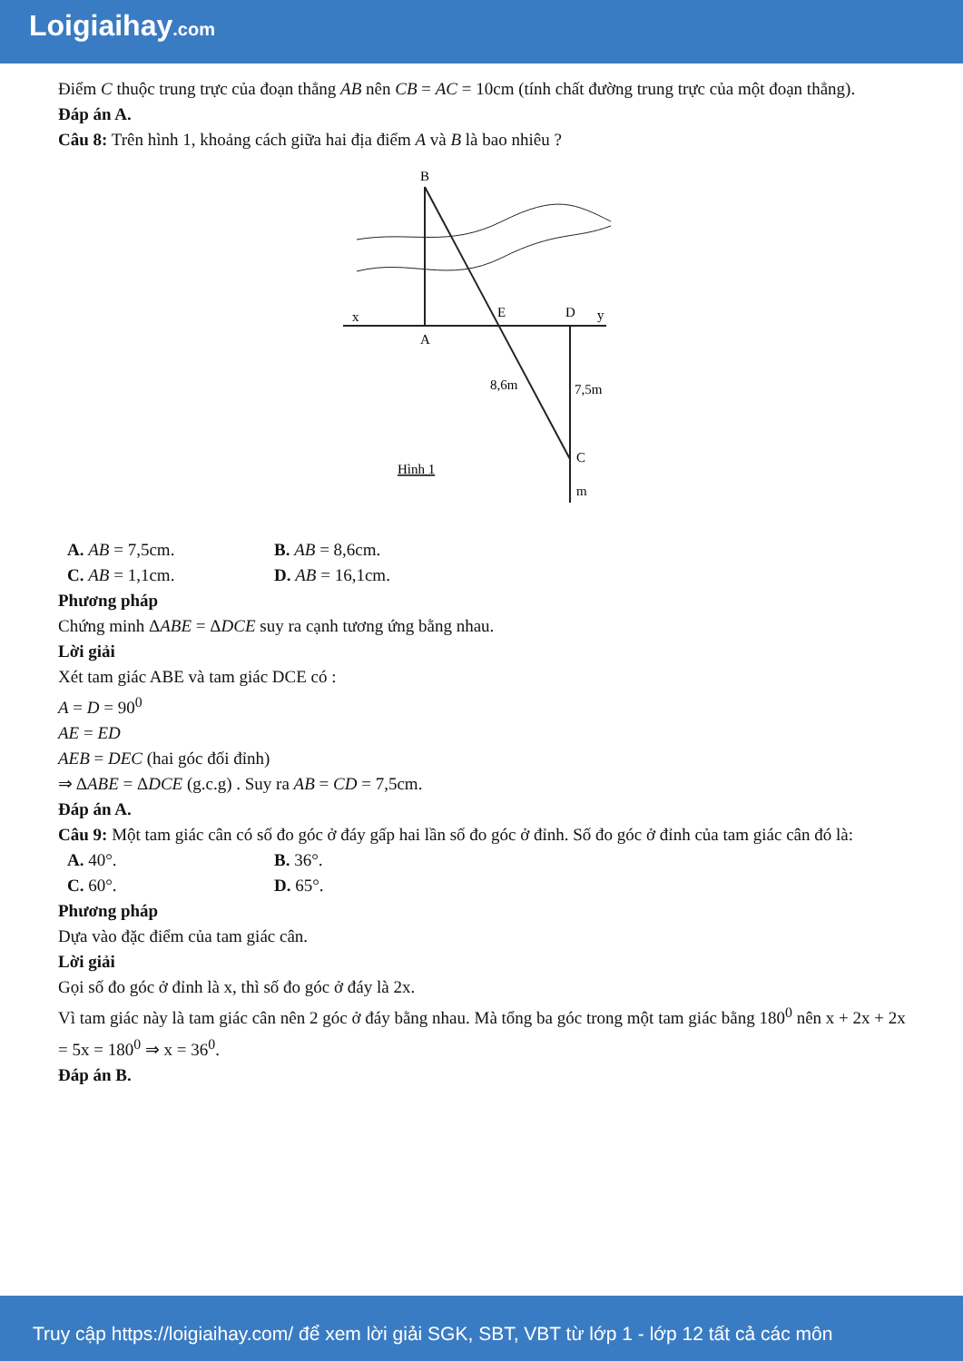Loigiaihay.com
Điểm C thuộc trung trực của đoạn thẳng AB nên CB = AC = 10cm (tính chất đường trung trực của một đoạn thẳng).
Đáp án A.
Câu 8: Trên hình 1, khoảng cách giữa hai địa điểm A và B là bao nhiêu ?
B
x
A
E
D
y
8,6m
7,5m
C
m
Hình 1
A. AB = 7,5cm. B. AB = 8,6cm.
C. AB = 1,1cm. D. AB = 16,1cm.
Phương pháp
Chứng minh ΔABE = ΔDCE suy ra cạnh tương ứng bằng nhau.
Lời giải
Xét tam giác ABE và tam giác DCE có :
A = D = 90<sup>0</sup>
AE = ED
AEB = DEC (hai góc đối đỉnh)
⇒ ΔABE = ΔDCE (g.c.g) . Suy ra AB = CD = 7,5cm.
Đáp án A.
Câu 9: Một tam giác cân có số đo góc ở đáy gấp hai lần số đo góc ở đỉnh. Số đo góc ở đỉnh của tam giác cân đó là:
A. 40°. B. 36°.
C. 60°. D. 65°.
Phương pháp
Dựa vào đặc điểm của tam giác cân.
Lời giải
Gọi số đo góc ở đỉnh là x, thì số đo góc ở đáy là 2x.
Vì tam giác này là tam giác cân nên 2 góc ở đáy bằng nhau. Mà tổng ba góc trong một tam giác bằng 180<sup>0</sup> nên x + 2x + 2x = 5x = 180<sup>0</sup> ⇒ x = 36<sup>0</sup>.
Đáp án B.
Truy cập https://loigiaihay.com/ để xem lời giải SGK, SBT, VBT từ lớp 1 - lớp 12 tất cả các môn